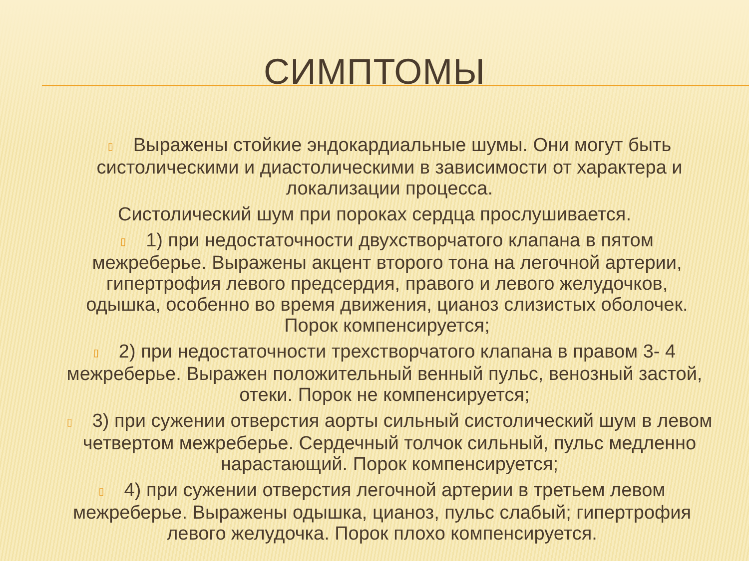СИМПТОМЫ
▯ Выражены стойкие эндокардиальные шумы. Они могут быть систолическими и диастолическими в зависимости от характера и локализации процесса.
Систолический шум при пороках сердца прослушивается.
▯ 1) при недостаточности двухстворчатого клапана в пятом межреберье. Выражены акцент второго тона на легочной артерии, гипертрофия левого предсердия, правого и левого желудочков, одышка, особенно во время движения, цианоз слизистых оболочек. Порок компенсируется;
▯ 2) при недостаточности трехстворчатого клапана в правом 3- 4 межреберье. Выражен положительный венный пульс, венозный застой, отеки. Порок не компенсируется;
▯ 3) при сужении отверстия аорты сильный систолический шум в левом четвертом межреберье. Сердечный толчок сильный, пульс медленно нарастающий. Порок компенсируется;
▯ 4) при сужении отверстия легочной артерии в третьем левом межреберье. Выражены одышка, цианоз, пульс слабый; гипертрофия левого желудочка. Порок плохо компенсируется.